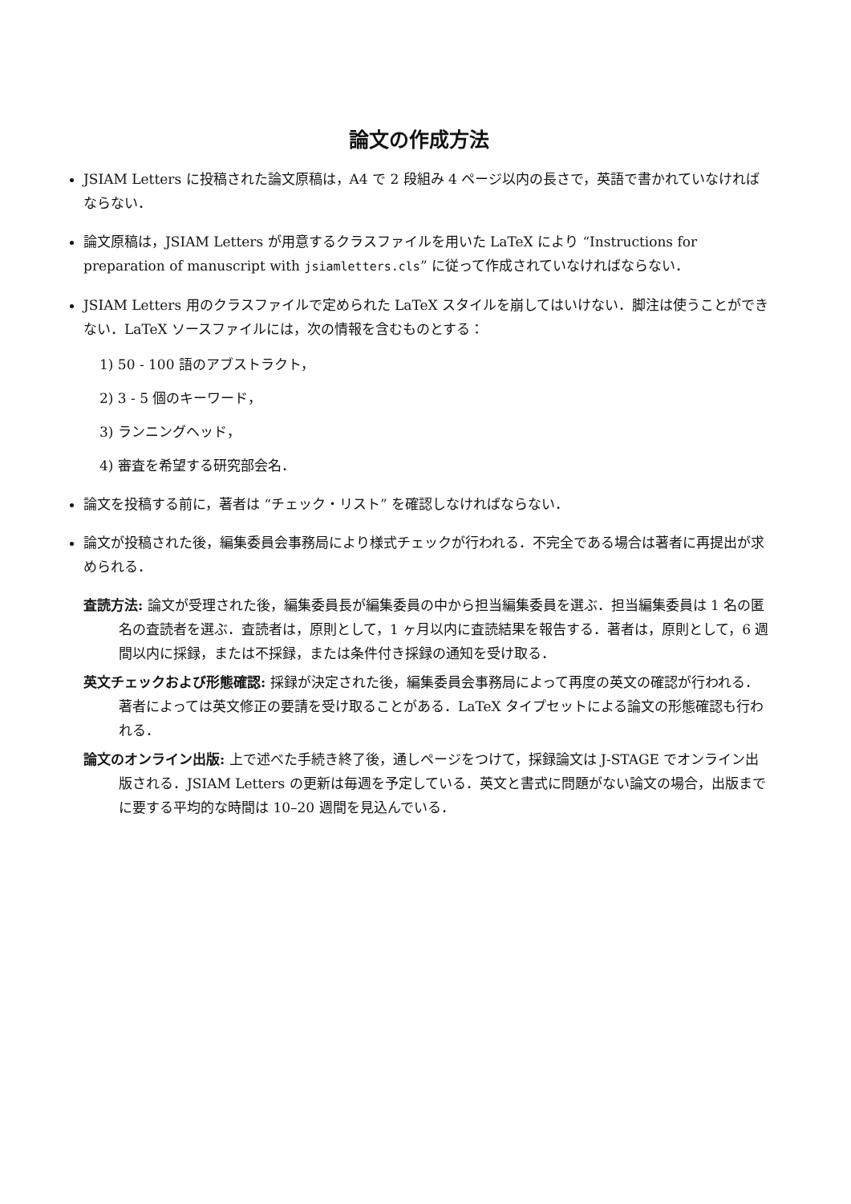論文の作成方法
JSIAM Letters に投稿された論文原稿は，A4 で 2 段組み 4 ページ以内の長さで，英語で書かれていなければならない．
論文原稿は，JSIAM Letters が用意するクラスファイルを用いた LaTeX により “Instructions for preparation of manuscript with jsiamletters.cls” に従って作成されていなければならない．
JSIAM Letters 用のクラスファイルで定められた LaTeX スタイルを崩してはいけない．脚注は使うことができない．LaTeX ソースファイルには，次の情報を含むものとする：
1) 50 - 100 語のアブストラクト，
2) 3 - 5 個のキーワード，
3) ランニングヘッド，
4) 審査を希望する研究部会名．
論文を投稿する前に，著者は “チェック・リスト” を確認しなければならない．
論文が投稿された後，編集委員会事務局により様式チェックが行われる．不完全である場合は著者に再提出が求められる．
査読方法: 論文が受理された後，編集委員長が編集委員の中から担当編集委員を選ぶ．担当編集委員は 1 名の匿名の査読者を選ぶ．査読者は，原則として，1 ヶ月以内に査読結果を報告する．著者は，原則として，6 週間以内に採録，または不採録，または条件付き採録の通知を受け取る．
英文チェックおよび形態確認: 採録が決定された後，編集委員会事務局によって再度の英文の確認が行われる．著者によっては英文修正の要請を受け取ることがある．LaTeX タイプセットによる論文の形態確認も行われる．
論文のオンライン出版: 上で述べた手続き終了後，通しページをつけて，採録論文は J-STAGE でオンライン出版される．JSIAM Letters の更新は毎週を予定している．英文と書式に問題がない論文の場合，出版までに要する平均的な時間は 10–20 週間を見込んでいる．